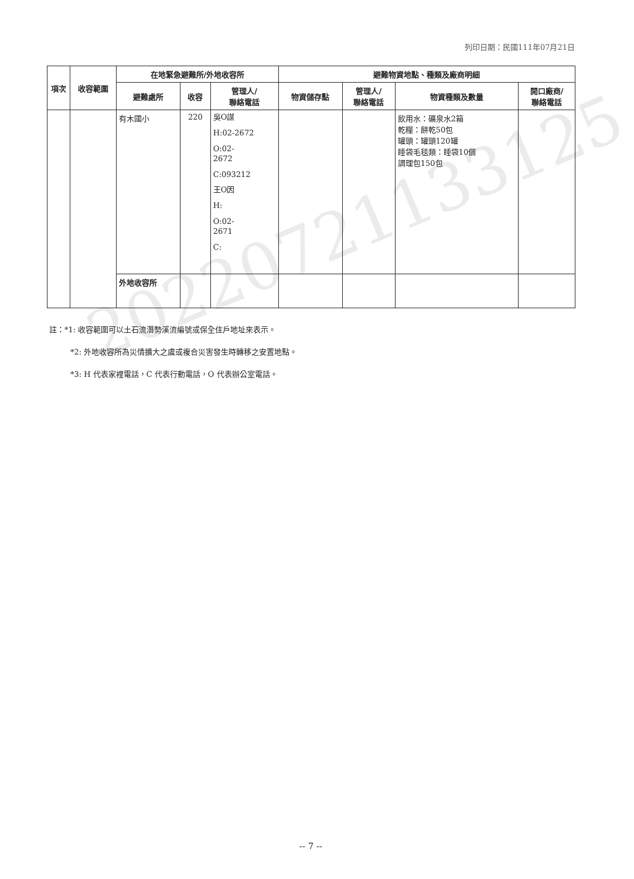列印日期：民國111年07月21日
| 項次 | 收容範圍 | 在地緊急避難所/外地收容所 | | | 避難物資地點、種類及廠商明細 | | | |
| --- | --- | --- | --- | --- | --- | --- | --- | --- |
| | | 避難處所 | 收容 | 管理人/ 聯絡電話 | 物資儲存點 | 管理人/ 聯絡電話 | 物資種類及數量 | 開口廠商/ 聯絡電話 |
| | | 有木國小 | 220 | 吳O謀 H:02-2672 O:02- 2672 C:093212 王O因 H: O:02- 2671 C: | | | 飲用水：礦泉水2箱 乾糧：餅乾50包 罐頭：罐頭120罐 睡袋毛毯類：睡袋10個 調理包150包 | |
| | | 外地收容所 | | | | | | |
註：*1: 收容範圍可以土石流潛勢溪流編號或保全住戶地址來表示。
*2: 外地收容所為災情擴大之虞或複合災害發生時轉移之安置地點。
*3: H 代表家裡電話，C 代表行動電話，O 代表辦公室電話。
20220721133125
-- 7 --